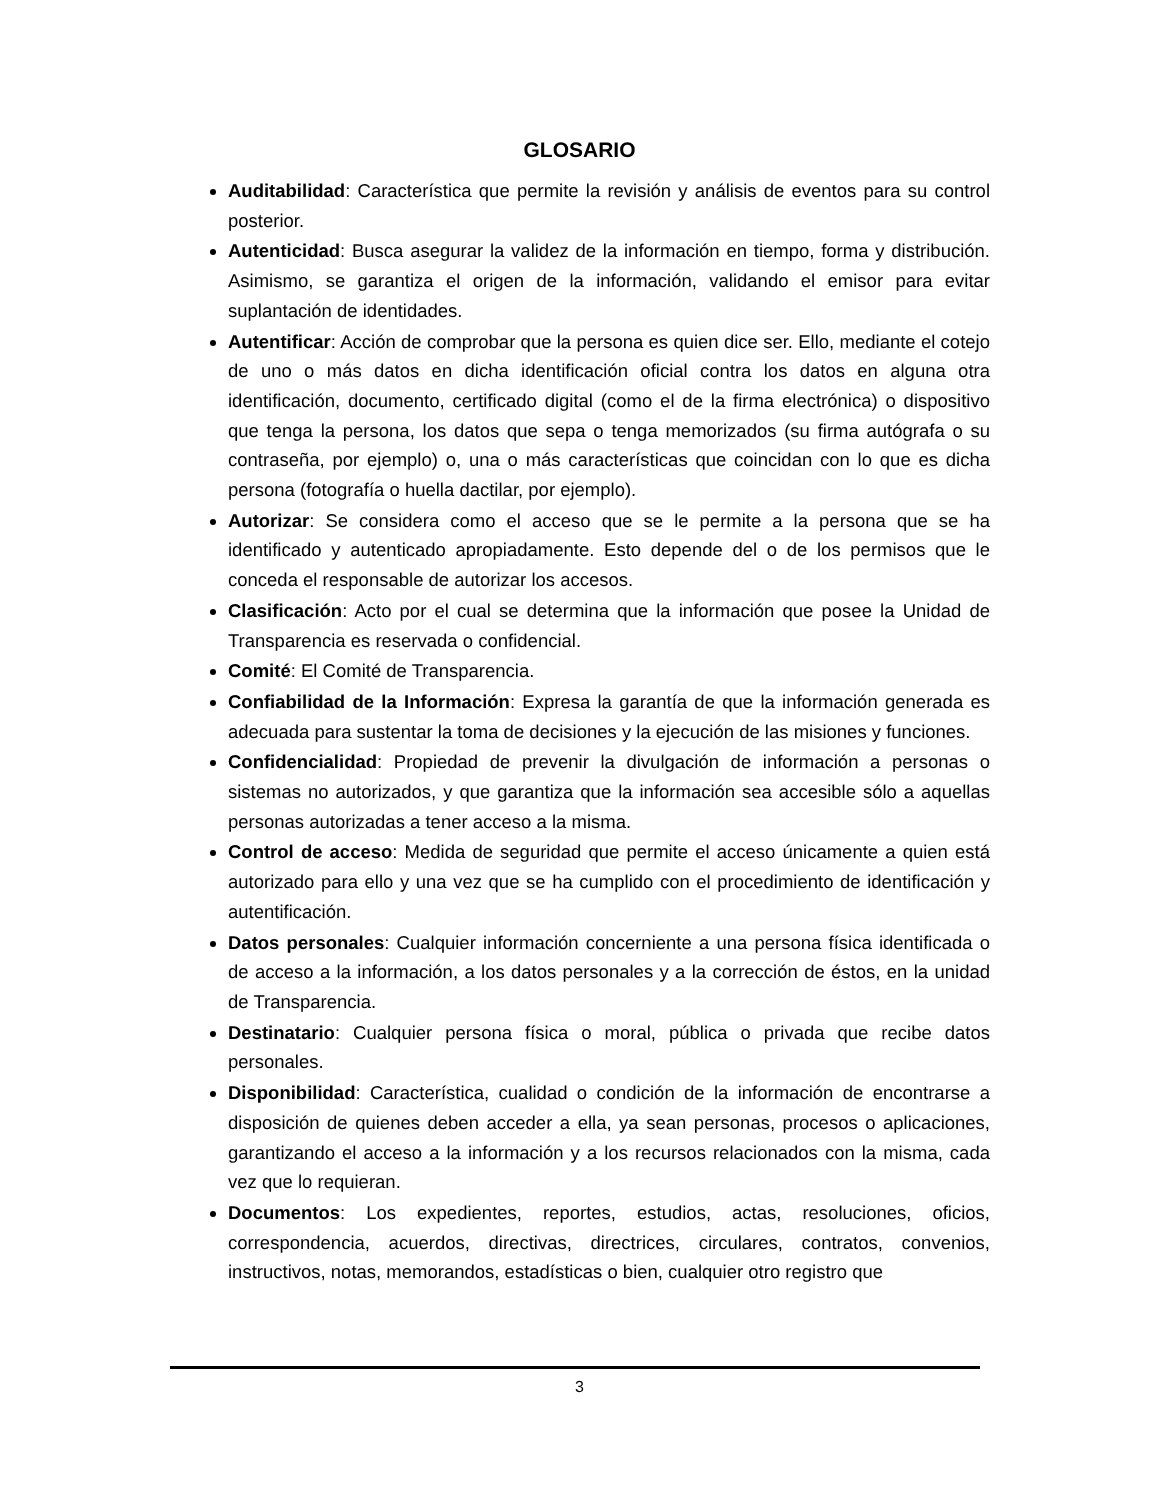GLOSARIO
Auditabilidad: Característica que permite la revisión y análisis de eventos para su control posterior.
Autenticidad: Busca asegurar la validez de la información en tiempo, forma y distribución. Asimismo, se garantiza el origen de la información, validando el emisor para evitar suplantación de identidades.
Autentificar: Acción de comprobar que la persona es quien dice ser. Ello, mediante el cotejo de uno o más datos en dicha identificación oficial contra los datos en alguna otra identificación, documento, certificado digital (como el de la firma electrónica) o dispositivo que tenga la persona, los datos que sepa o tenga memorizados (su firma autógrafa o su contraseña, por ejemplo) o, una o más características que coincidan con lo que es dicha persona (fotografía o huella dactilar, por ejemplo).
Autorizar: Se considera como el acceso que se le permite a la persona que se ha identificado y autenticado apropiadamente. Esto depende del o de los permisos que le conceda el responsable de autorizar los accesos.
Clasificación: Acto por el cual se determina que la información que posee la Unidad de Transparencia es reservada o confidencial.
Comité: El Comité de Transparencia.
Confiabilidad de la Información: Expresa la garantía de que la información generada es adecuada para sustentar la toma de decisiones y la ejecución de las misiones y funciones.
Confidencialidad: Propiedad de prevenir la divulgación de información a personas o sistemas no autorizados, y que garantiza que la información sea accesible sólo a aquellas personas autorizadas a tener acceso a la misma.
Control de acceso: Medida de seguridad que permite el acceso únicamente a quien está autorizado para ello y una vez que se ha cumplido con el procedimiento de identificación y autentificación.
Datos personales: Cualquier información concerniente a una persona física identificada o de acceso a la información, a los datos personales y a la corrección de éstos, en la unidad de Transparencia.
Destinatario: Cualquier persona física o moral, pública o privada que recibe datos personales.
Disponibilidad: Característica, cualidad o condición de la información de encontrarse a disposición de quienes deben acceder a ella, ya sean personas, procesos o aplicaciones, garantizando el acceso a la información y a los recursos relacionados con la misma, cada vez que lo requieran.
Documentos: Los expedientes, reportes, estudios, actas, resoluciones, oficios, correspondencia, acuerdos, directivas, directrices, circulares, contratos, convenios, instructivos, notas, memorandos, estadísticas o bien, cualquier otro registro que
3